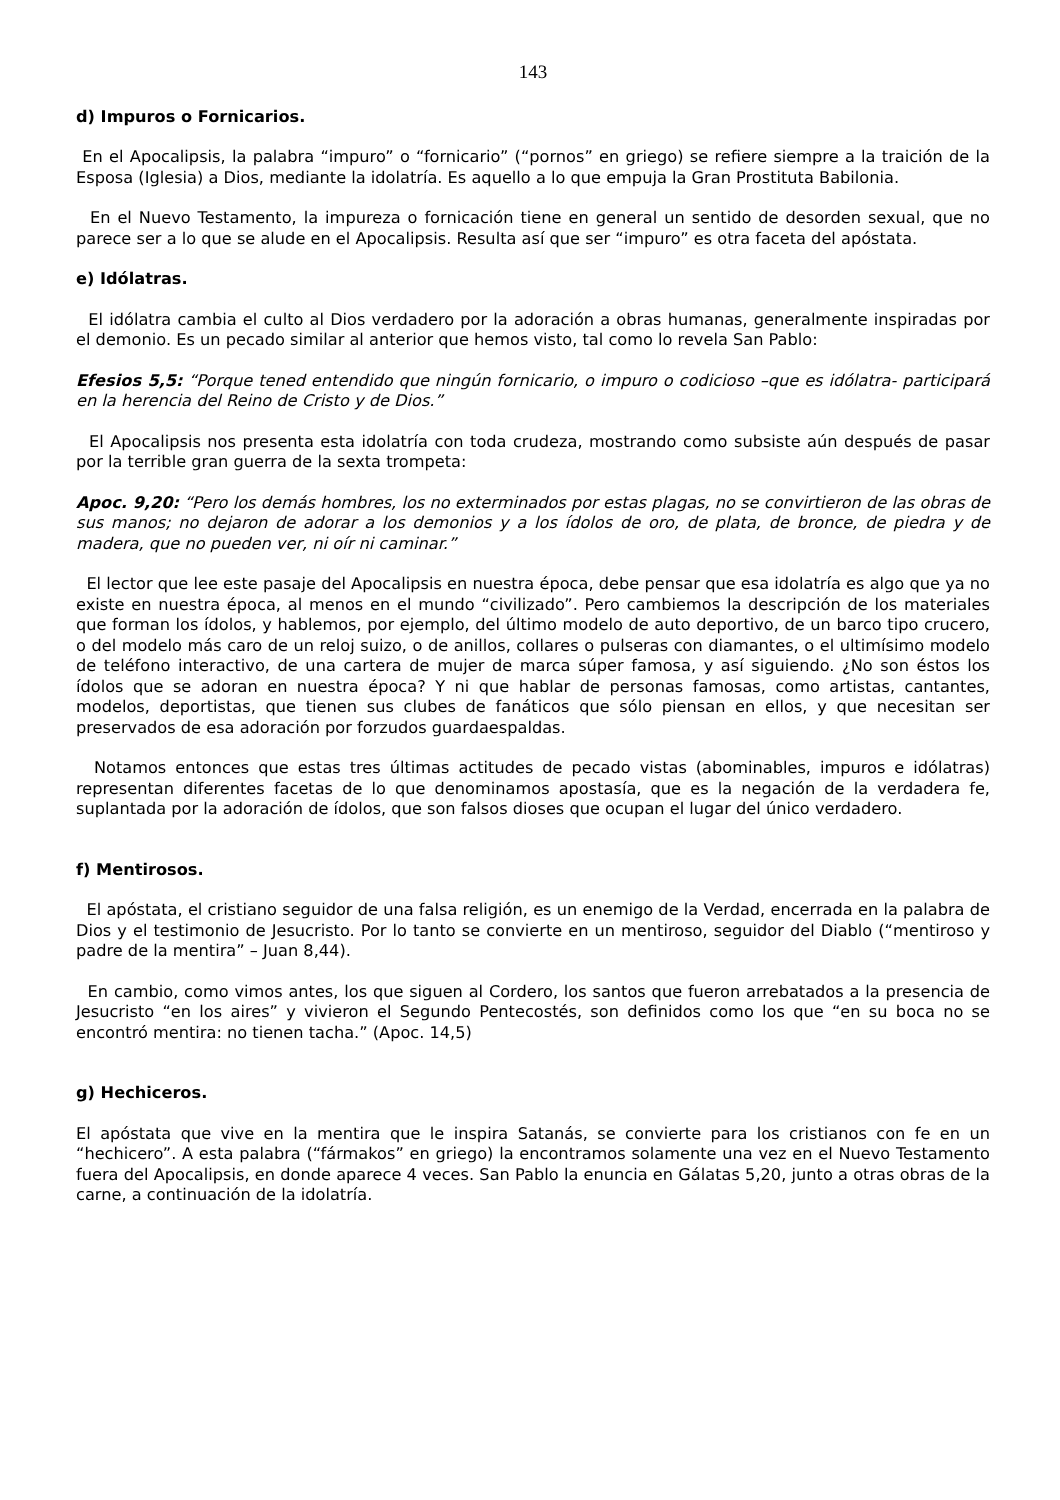143
d) Impuros o Fornicarios.
En el Apocalipsis, la palabra “impuro” o “fornicario” (“pornos” en griego) se refiere siempre a la traición de la Esposa (Iglesia) a Dios, mediante la idolatría. Es aquello a lo que empuja la Gran Prostituta Babilonia.
En el Nuevo Testamento, la impureza o fornicación tiene en general un sentido de desorden sexual, que no parece ser a lo que se alude en el Apocalipsis. Resulta así que ser “impuro” es otra faceta del apóstata.
e) Idólatras.
El idólatra cambia el culto al Dios verdadero por la adoración a obras humanas, generalmente inspiradas por el demonio. Es un pecado similar al anterior que hemos visto, tal como lo revela San Pablo:
Efesios 5,5: “Porque tened entendido que ningún fornicario, o impuro o codicioso –que es idólatra- participará en la herencia del Reino de Cristo y de Dios.”
El Apocalipsis nos presenta esta idolatría con toda crudeza, mostrando como subsiste aún después de pasar por la terrible gran guerra de la sexta trompeta:
Apoc. 9,20: “Pero los demás hombres, los no exterminados por estas plagas, no se convirtieron de las obras de sus manos; no dejaron de adorar a los demonios y a los ídolos de oro, de plata, de bronce, de piedra y de madera, que no pueden ver, ni oír ni caminar.”
El lector que lee este pasaje del Apocalipsis en nuestra época, debe pensar que esa idolatría es algo que ya no existe en nuestra época, al menos en el mundo “civilizado”. Pero cambiemos la descripción de los materiales que forman los ídolos, y hablemos, por ejemplo, del último modelo de auto deportivo, de un barco tipo crucero, o del modelo más caro de un reloj suizo, o de anillos, collares o pulseras con diamantes, o el ultimísimo modelo de teléfono interactivo, de una cartera de mujer de marca súper famosa, y así siguiendo. ¿No son éstos los ídolos que se adoran en nuestra época? Y ni que hablar de personas famosas, como artistas, cantantes, modelos, deportistas, que tienen sus clubes de fanáticos que sólo piensan en ellos, y que necesitan ser preservados de esa adoración por forzudos guardaespaldas.
Notamos entonces que estas tres últimas actitudes de pecado vistas (abominables, impuros e idólatras) representan diferentes facetas de lo que denominamos apostasía, que es la negación de la verdadera fe, suplantada por la adoración de ídolos, que son falsos dioses que ocupan el lugar del único verdadero.
f) Mentirosos.
El apóstata, el cristiano seguidor de una falsa religión, es un enemigo de la Verdad, encerrada en la palabra de Dios y el testimonio de Jesucristo. Por lo tanto se convierte en un mentiroso, seguidor del Diablo (“mentiroso y padre de la mentira” – Juan 8,44).
En cambio, como vimos antes, los que siguen al Cordero, los santos que fueron arrebatados a la presencia de Jesucristo “en los aires” y vivieron el Segundo Pentecostés, son definidos como los que “en su boca no se encontró mentira: no tienen tacha.” (Apoc. 14,5)
g) Hechiceros.
El apóstata que vive en la mentira que le inspira Satanás, se convierte para los cristianos con fe en un “hechicero”. A esta palabra (“fármakos” en griego) la encontramos solamente una vez en el Nuevo Testamento fuera del Apocalipsis, en donde aparece 4 veces. San Pablo la enuncia en Gálatas 5,20, junto a otras obras de la carne, a continuación de la idolatría.